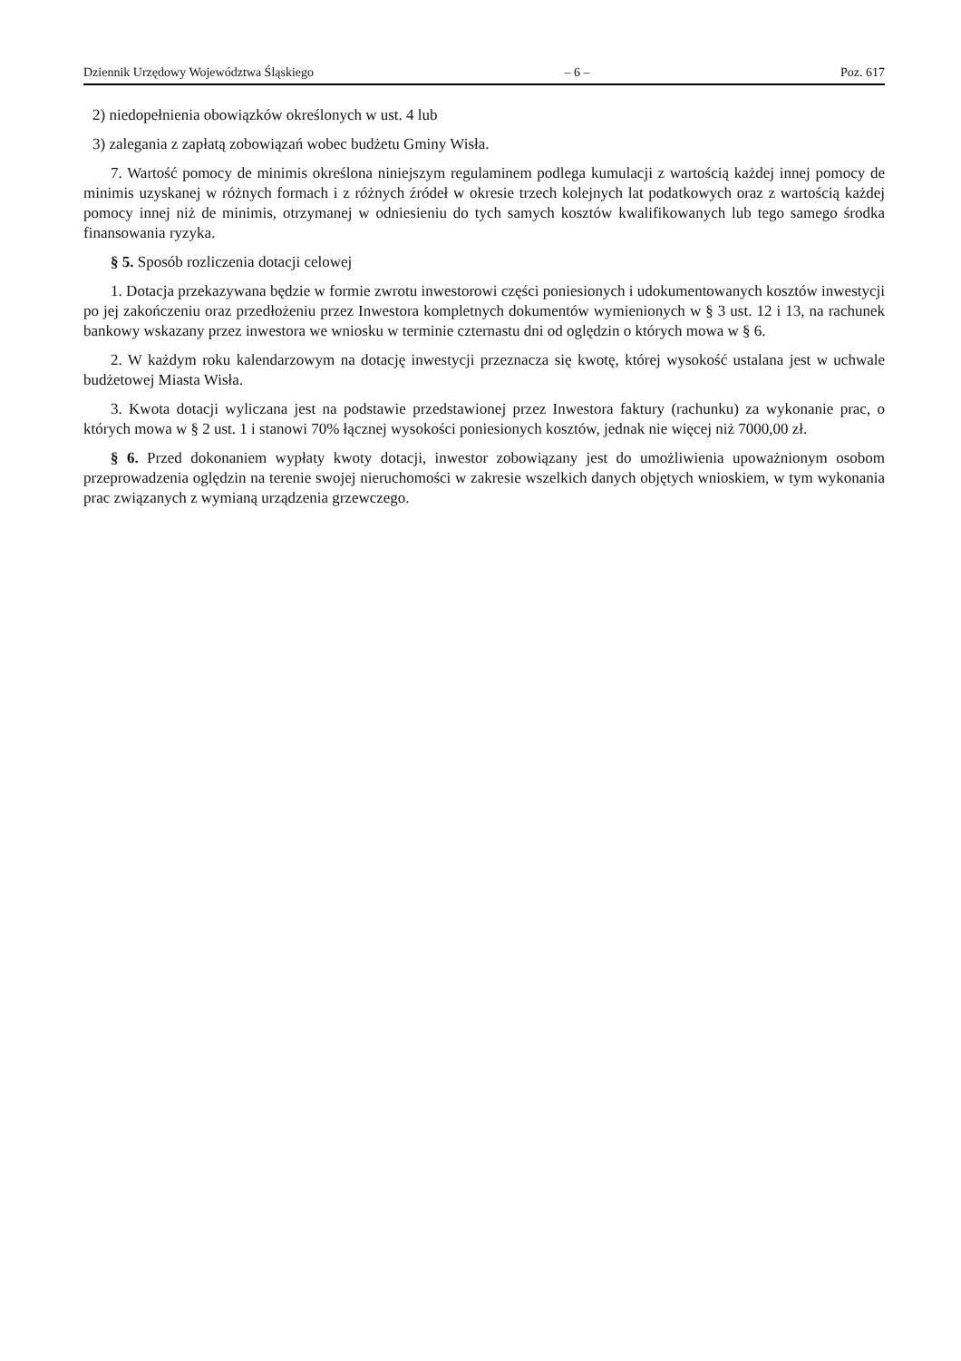Dziennik Urzędowy Województwa Śląskiego – 6 – Poz. 617
2) niedopełnienia obowiązków określonych w ust. 4 lub
3) zalegania z zapłatą zobowiązań wobec budżetu Gminy Wisła.
7. Wartość pomocy de minimis określona niniejszym regulaminem podlega kumulacji z wartością każdej innej pomocy de minimis uzyskanej w różnych formach i z różnych źródeł w okresie trzech kolejnych lat podatkowych oraz z wartością każdej pomocy innej niż de minimis, otrzymanej w odniesieniu do tych samych kosztów kwalifikowanych lub tego samego środka finansowania ryzyka.
§ 5. Sposób rozliczenia dotacji celowej
1. Dotacja przekazywana będzie w formie zwrotu inwestorowi części poniesionych i udokumentowanych kosztów inwestycji po jej zakończeniu oraz przedłożeniu przez Inwestora kompletnych dokumentów wymienionych w § 3 ust. 12 i 13, na rachunek bankowy wskazany przez inwestora we wniosku w terminie czternastu dni od oględzin o których mowa w § 6.
2. W każdym roku kalendarzowym na dotację inwestycji przeznacza się kwotę, której wysokość ustalana jest w uchwale budżetowej Miasta Wisła.
3. Kwota dotacji wyliczana jest na podstawie przedstawionej przez Inwestora faktury (rachunku) za wykonanie prac, o których mowa w § 2 ust. 1 i stanowi 70% łącznej wysokości poniesionych kosztów, jednak nie więcej niż 7000,00 zł.
§ 6. Przed dokonaniem wypłaty kwoty dotacji, inwestor zobowiązany jest do umożliwienia upoważnionym osobom przeprowadzenia oględzin na terenie swojej nieruchomości w zakresie wszelkich danych objętych wnioskiem, w tym wykonania prac związanych z wymianą urządzenia grzewczego.